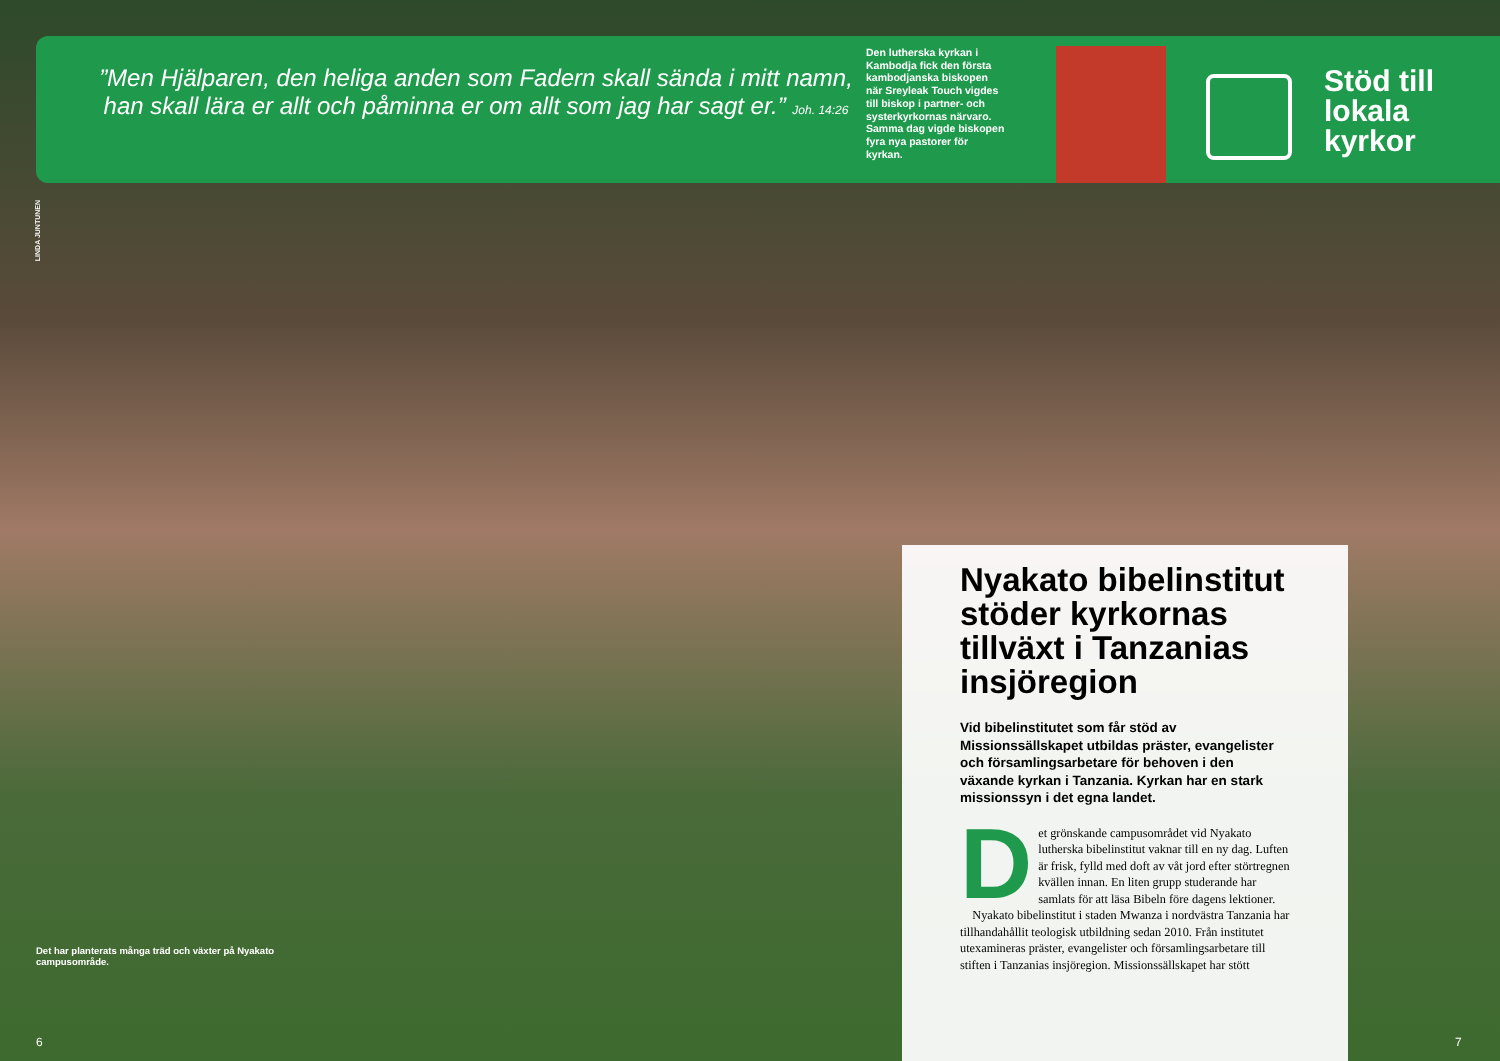”Men Hjälparen, den heliga anden som Fadern skall sända i mitt namn, han skall lära er allt och påminna er om allt som jag har sagt er.” Joh. 14:26
Den lutherska kyrkan i Kambodja fick den första kambodjanska biskopen när Sreyleak Touch vigdes till biskop i partner- och systerkyrkornas närvaro. Samma dag vigde biskopen fyra nya pastorer för kyrkan.
Stöd till
lokala
kyrkor
LINDA JUNTUNEN
Nyakato bibelinstitut stöder kyrkornas tillväxt i Tanzanias insjöregion
Vid bibelinstitutet som får stöd av Missionssällskapet utbildas präster, evangelister och församlingsarbetare för behoven i den växande kyrkan i Tanzania. Kyrkan har en stark missionssyn i det egna landet.
Det grönskande campusområdet vid Nyakato lutherska bibelinstitut vaknar till en ny dag. Luften är frisk, fylld med doft av våt jord efter störtregnen kvällen innan. En liten grupp studerande har samlats för att läsa Bibeln före dagens lektioner.
Nyakato bibelinstitut i staden Mwanza i nordvästra Tanzania har tillhandahållit teologisk utbildning sedan 2010. Från institutet utexamineras präster, evangelister och församlingsarbetare till stiften i Tanzanias insjöregion. Missionssällskapet har stött
Det har planterats många träd och växter på Nyakato campusområde.
6 7